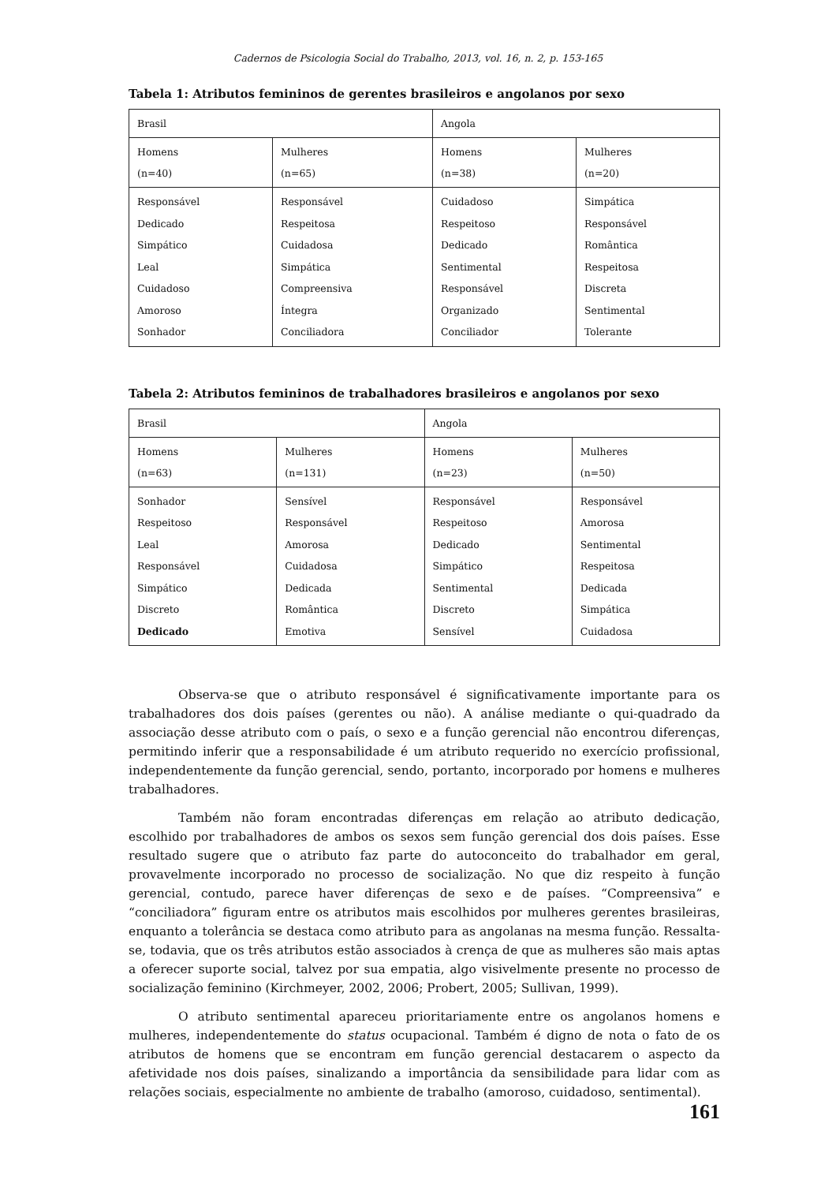Cadernos de Psicologia Social do Trabalho, 2013, vol. 16, n. 2, p. 153-165
Tabela 1: Atributos femininos de gerentes brasileiros e angolanos por sexo
| Brasil | | Angola | |
| Homens (n=40) | Mulheres (n=65) | Homens (n=38) | Mulheres (n=20) |
| Responsável Dedicado Simpático Leal Cuidadoso Amoroso Sonhador | Responsável Respeitosa Cuidadosa Simpática Compreensiva Íntegra Conciliadora | Cuidadoso Respeitoso Dedicado Sentimental Responsável Organizado Conciliador | Simpática Responsável Romântica Respeitosa Discreta Sentimental Tolerante |
Tabela 2: Atributos femininos de trabalhadores brasileiros e angolanos por sexo
| Brasil | | Angola | |
| Homens (n=63) | Mulheres (n=131) | Homens (n=23) | Mulheres (n=50) |
| Sonhador Respeitoso Leal Responsável Simpático Discreto Dedicado | Sensível Responsável Amorosa Cuidadosa Dedicada Romântica Emotiva | Responsável Respeitoso Dedicado Simpático Sentimental Discreto Sensível | Responsável Amorosa Sentimental Respeitosa Dedicada Simpática Cuidadosa |
Observa-se que o atributo responsável é significativamente importante para os trabalhadores dos dois países (gerentes ou não). A análise mediante o qui-quadrado da associação desse atributo com o país, o sexo e a função gerencial não encontrou diferenças, permitindo inferir que a responsabilidade é um atributo requerido no exercício profissional, independentemente da função gerencial, sendo, portanto, incorporado por homens e mulheres trabalhadores.
Também não foram encontradas diferenças em relação ao atributo dedicação, escolhido por trabalhadores de ambos os sexos sem função gerencial dos dois países. Esse resultado sugere que o atributo faz parte do autoconceito do trabalhador em geral, provavelmente incorporado no processo de socialização. No que diz respeito à função gerencial, contudo, parece haver diferenças de sexo e de países. “Compreensiva” e “conciliadora” figuram entre os atributos mais escolhidos por mulheres gerentes brasileiras, enquanto a tolerância se destaca como atributo para as angolanas na mesma função. Ressalta-se, todavia, que os três atributos estão associados à crença de que as mulheres são mais aptas a oferecer suporte social, talvez por sua empatia, algo visivelmente presente no processo de socialização feminino (Kirchmeyer, 2002, 2006; Probert, 2005; Sullivan, 1999).
O atributo sentimental apareceu prioritariamente entre os angolanos homens e mulheres, independentemente do status ocupacional. Também é digno de nota o fato de os atributos de homens que se encontram em função gerencial destacarem o aspecto da afetividade nos dois países, sinalizando a importância da sensibilidade para lidar com as relações sociais, especialmente no ambiente de trabalho (amoroso, cuidadoso, sentimental).
161